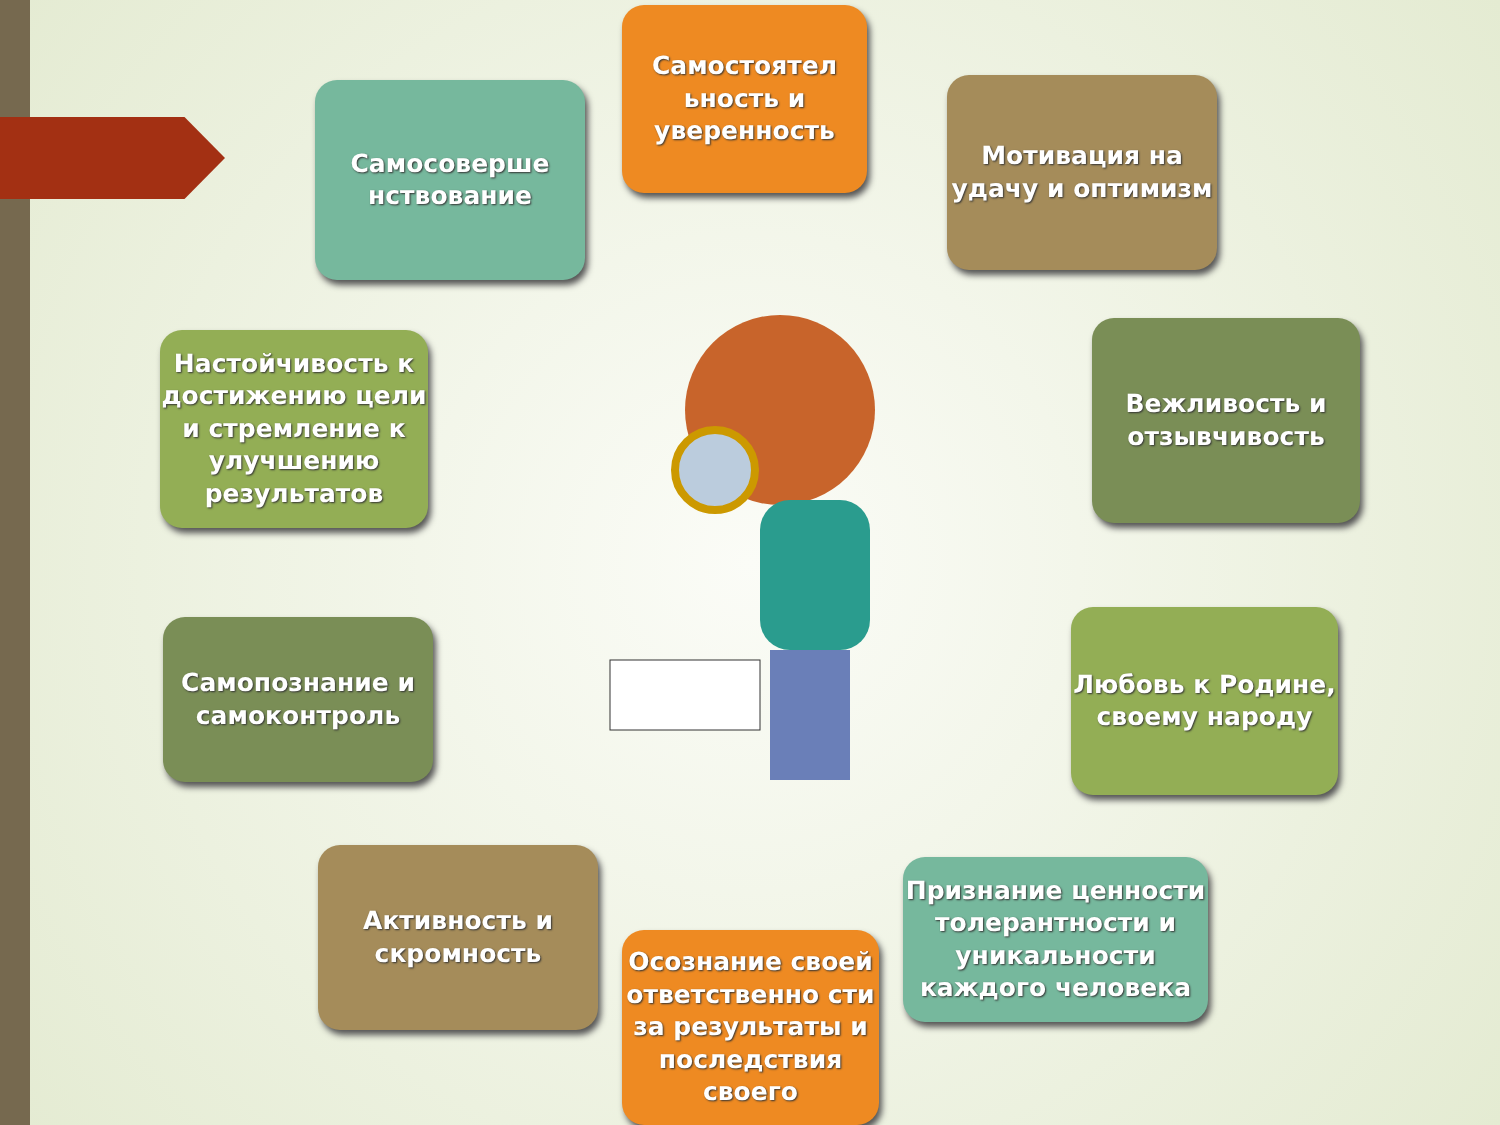Самостоятел ьность и уверенность
Мотивация на удачу и оптимизм
Вежливость и отзывчивость
Любовь к Родине, своему народу
Признание ценности толерантности и уникальности каждого человека
Осознание своей ответственно сти за результаты и последствия своего
Активность и скромность
Самопознание и самоконтроль
Настойчивость к достижению цели и стремление к улучшению результатов
Самосоверше нствование